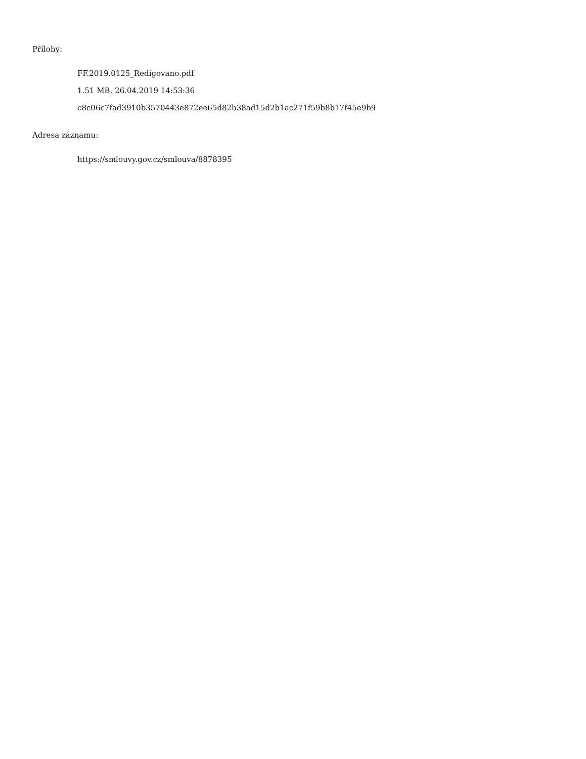Přílohy:
FF.2019.0125_Redigovano.pdf
1.51 MB, 26.04.2019 14:53:36
c8c06c7fad3910b3570443e872ee65d82b38ad15d2b1ac271f59b8b17f45e9b9
Adresa záznamu:
https://smlouvy.gov.cz/smlouva/8878395